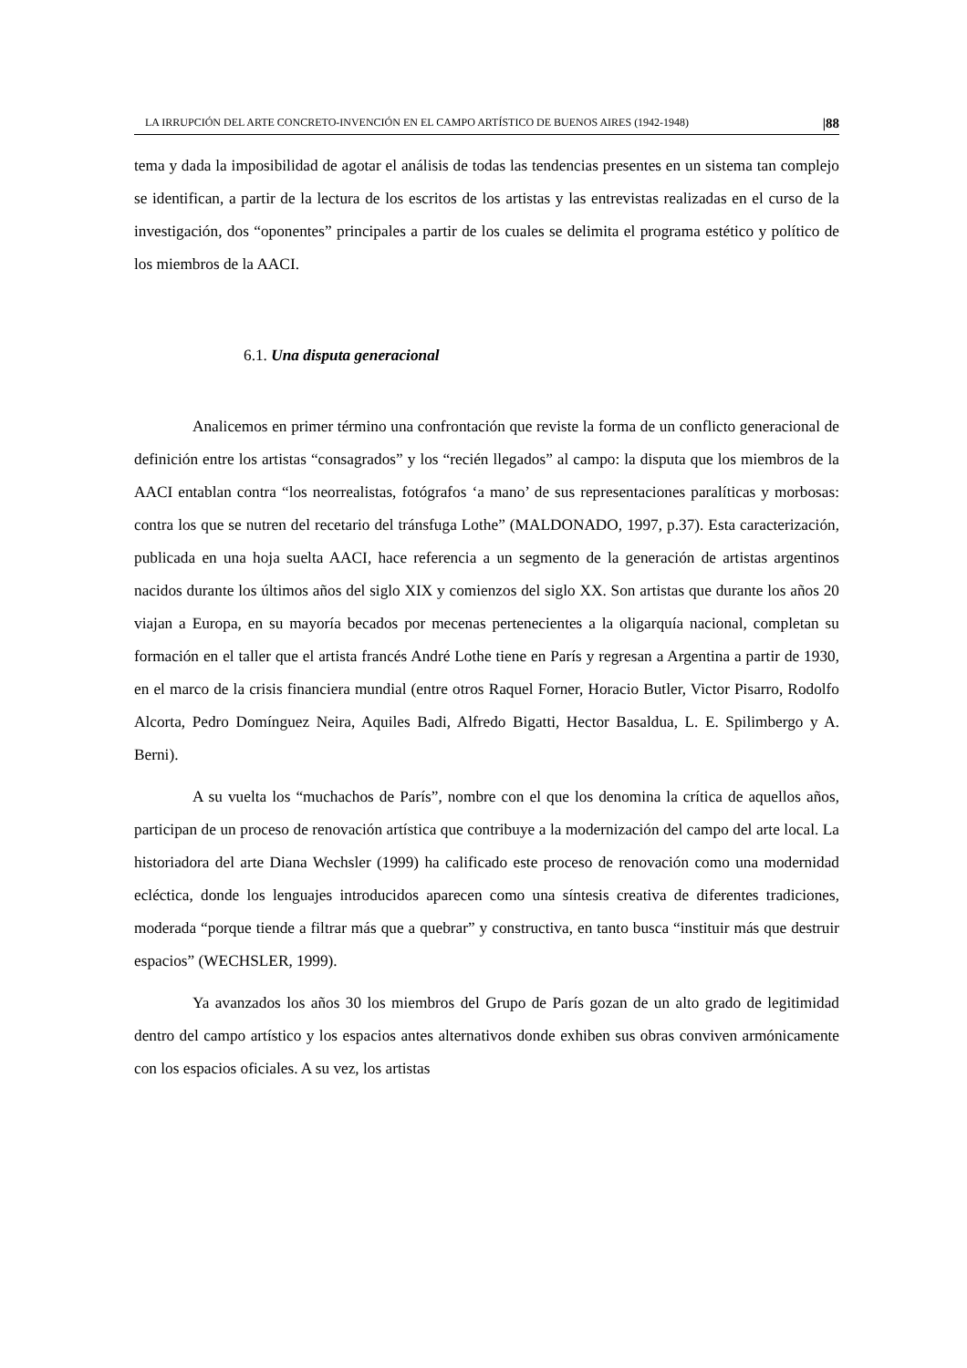LA IRRUPCIÓN DEL ARTE CONCRETO-INVENCIÓN EN EL CAMPO ARTÍSTICO DE BUENOS AIRES (1942-1948) |88
tema y dada la imposibilidad de agotar el análisis de todas las tendencias presentes en un sistema tan complejo se identifican, a partir de la lectura de los escritos de los artistas y las entrevistas realizadas en el curso de la investigación, dos “oponentes” principales a partir de los cuales se delimita el programa estético y político de los miembros de la AACI.
6.1. Una disputa generacional
Analicemos en primer término una confrontación que reviste la forma de un conflicto generacional de definición entre los artistas “consagrados” y los “recién llegados” al campo: la disputa que los miembros de la AACI entablan contra “los neorrealistas, fotógrafos ‘a mano’ de sus representaciones paralíticas y morbosas: contra los que se nutren del recetario del tránsfuga Lothe” (MALDONADO, 1997, p.37). Esta caracterización, publicada en una hoja suelta AACI, hace referencia a un segmento de la generación de artistas argentinos nacidos durante los últimos años del siglo XIX y comienzos del siglo XX. Son artistas que durante los años 20 viajan a Europa, en su mayoría becados por mecenas pertenecientes a la oligarquía nacional, completan su formación en el taller que el artista francés André Lothe tiene en París y regresan a Argentina a partir de 1930, en el marco de la crisis financiera mundial (entre otros Raquel Forner, Horacio Butler, Victor Pisarro, Rodolfo Alcorta, Pedro Domínguez Neira, Aquiles Badi, Alfredo Bigatti, Hector Basaldua, L. E. Spilimbergo y A. Berni).
A su vuelta los “muchachos de París”, nombre con el que los denomina la crítica de aquellos años, participan de un proceso de renovación artística que contribuye a la modernización del campo del arte local. La historiadora del arte Diana Wechsler (1999) ha calificado este proceso de renovación como una modernidad ecléctica, donde los lenguajes introducidos aparecen como una síntesis creativa de diferentes tradiciones, moderada “porque tiende a filtrar más que a quebrar” y constructiva, en tanto busca “instituir más que destruir espacios” (WECHSLER, 1999).
Ya avanzados los años 30 los miembros del Grupo de París gozan de un alto grado de legitimidad dentro del campo artístico y los espacios antes alternativos donde exhiben sus obras conviven armónicamente con los espacios oficiales. A su vez, los artistas